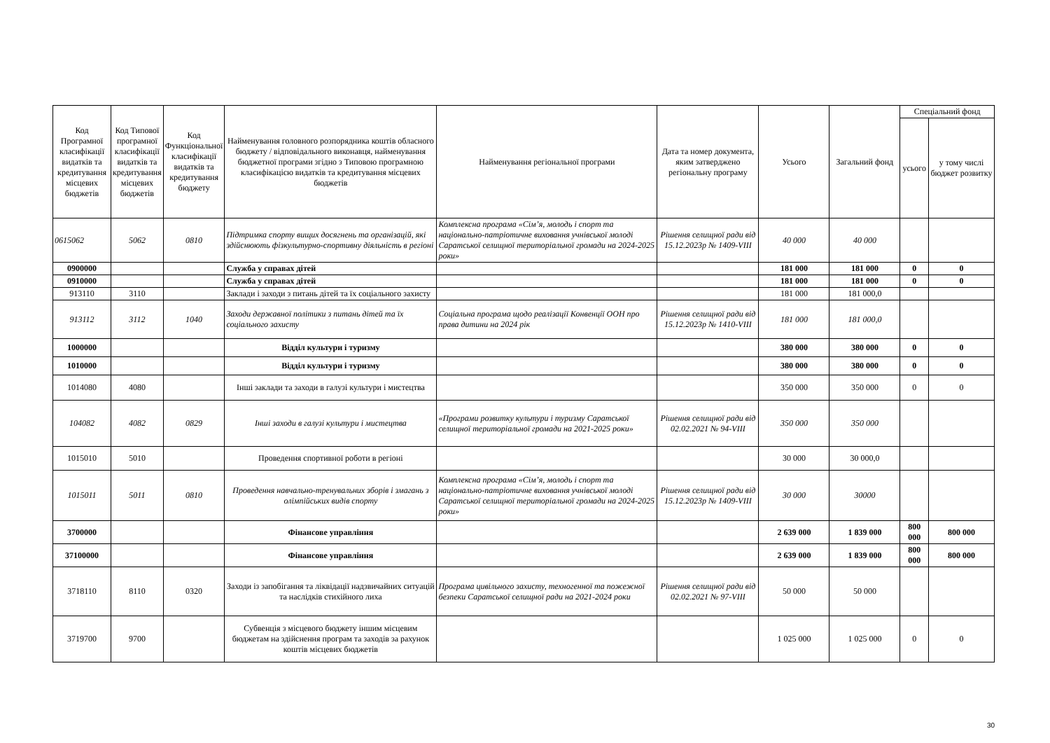| Код Програмної класифікації видатків та кредитування місцевих бюджетів | Код Типової програмної класифікації видатків та кредитування місцевих бюджетів | Код Функціональної класифікації видатків та кредитування бюджету | Найменування головного розпорядника коштів обласного бюджету / відповідального виконавця, найменування бюджетної програми згідно з Типовою програмною класифікацією видатків та кредитування місцевих бюджетів | Найменування регіональної програми | Дата та номер документа, яким затверджено регіональну програму | Усього | Загальний фонд | Спеціальний фонд | |
| --- | --- | --- | --- | --- | --- | --- | --- | --- | --- |
| | | | | | | | | усього | у тому числі бюджет розвитку |
| 0615062 | 5062 | 0810 | Підтримка спорту вищих досягнень та організацій, які здійснюють фізкультурно-спортивну діяльність в регіоні | Комплексна програма «Сім’я, молодь і спорт та національно-патріотичне виховання учнівської молоді Саратської селищної територіальної громади на 2024-2025 роки» | Рішення селищної ради від 15.12.2023р № 1409-VIII | 40 000 | 40 000 | | |
| 0900000 | | | Служба у справах дітей | | | 181 000 | 181 000 | 0 | 0 |
| 0910000 | | | Служба у справах дітей | | | 181 000 | 181 000 | 0 | 0 |
| 913110 | 3110 | | Заклади і заходи з питань дітей та їх соціального захисту | | | 181 000 | 181 000,0 | | |
| 913112 | 3112 | 1040 | Заходи державної політики з питань дітей та їх соціального захисту | Соціальна програма щодо реалізації Конвенції ООН про права дитини на 2024 рік | Рішення селищної ради від 15.12.2023р № 1410-VIII | 181 000 | 181 000,0 | | |
| 1000000 | | | Відділ культури і туризму | | | 380 000 | 380 000 | 0 | 0 |
| 1010000 | | | Відділ культури і туризму | | | 380 000 | 380 000 | 0 | 0 |
| 1014080 | 4080 | | Інші заклади та заходи в галузі культури і мистецтва | | | 350 000 | 350 000 | 0 | 0 |
| 104082 | 4082 | 0829 | Інші заходи в галузі культури і мистецтва | «Програми розвитку культури і туризму Саратської селищної територіальної громади на 2021-2025 роки» | Рішення селищної ради від 02.02.2021 № 94-VIII | 350 000 | 350 000 | | |
| 1015010 | 5010 | | Проведення спортивної роботи в регіоні | | | 30 000 | 30 000,0 | | |
| 1015011 | 5011 | 0810 | Проведення навчально-тренувальних зборів і змагань з олімпійських видів спорту | Комплексна програма «Сім’я, молодь і спорт та національно-патріотичне виховання учнівської молоді Саратської селищної територіальної громади на 2024-2025 роки» | Рішення селищної ради від 15.12.2023р № 1409-VIII | 30 000 | 30000 | | |
| 3700000 | | | Фінансове управління | | | 2 639 000 | 1 839 000 | 800 000 | 800 000 |
| 37100000 | | | Фінансове управління | | | 2 639 000 | 1 839 000 | 800 000 | 800 000 |
| 3718110 | 8110 | 0320 | Заходи із запобігання та ліквідації надзвичайних ситуацій та наслідків стихійного лиха | Програма цивільного захисту, техногенної та пожежної безпеки Саратської селищної ради на 2021-2024 роки | Рішення селищної ради від 02.02.2021 № 97-VIII | 50 000 | 50 000 | | |
| 3719700 | 9700 | | Субвенція з місцевого бюджету іншим місцевим бюджетам на здійснення програм та заходів за рахунок коштів місцевих бюджетів | | | 1 025 000 | 1 025 000 | 0 | 0 |
30